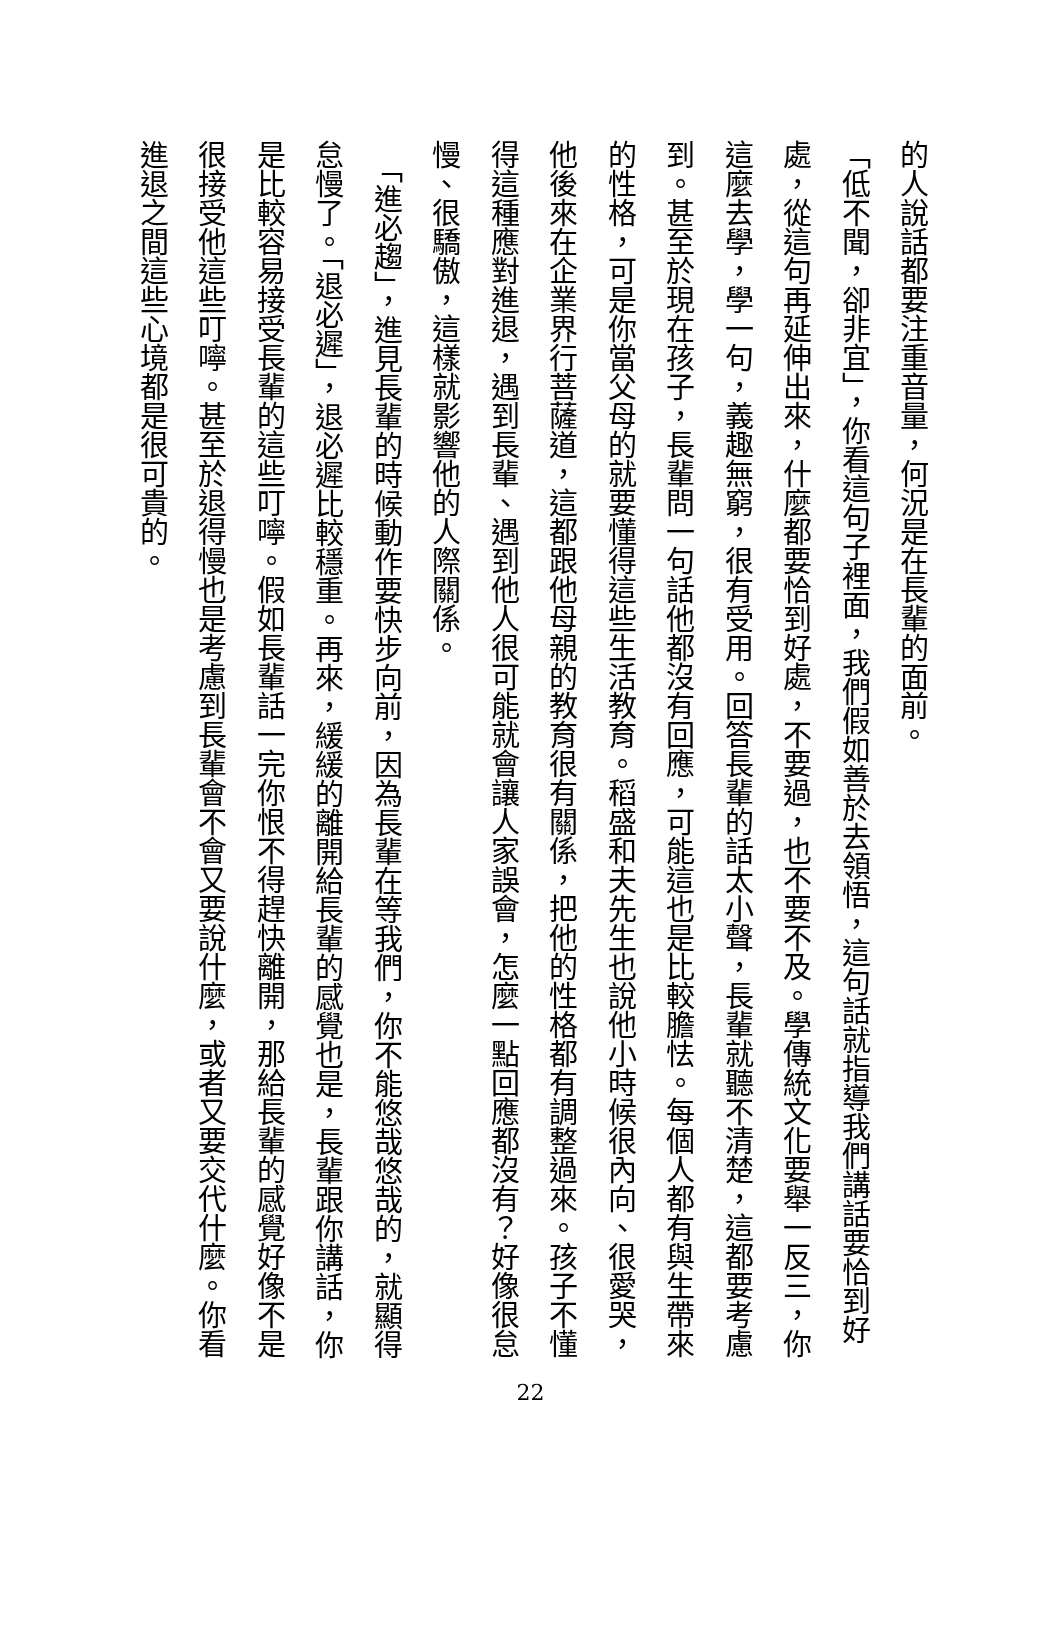的人說話都要注重音量，何況是在長輩的面前。
「低不聞，卻非宜」，你看這句子裡面，我們假如善於去領悟，這句話就指導我們講話要恰到好處，從這句再延伸出來，什麼都要恰到好處，不要過，也不要不及。學傳統文化要舉一反三，你這麼去學，學一句，義趣無窮，很有受用。回答長輩的話太小聲，長輩就聽不清楚，這都要考慮到。甚至於現在孩子，長輩問一句話他都沒有回應，可能這也是比較膽怯。每個人都有與生帶來的性格，可是你當父母的就要懂得這些生活教育。稻盛和夫先生也說他小時候很內向、很愛哭，他後來在企業界行菩薩道，這都跟他母親的教育很有關係，把他的性格都有調整過來。孩子不懂得這種應對進退，遇到長輩、遇到他人很可能就會讓人家誤會，怎麼一點回應都沒有？好像很怠慢、很驕傲，這樣就影響他的人際關係。
　「進必趨」，進見長輩的時候動作要快步向前，因為長輩在等我們，你不能悠哉悠哉的，就顯得怠慢了。「退必遲」，退必遲比較穩重。再來，緩緩的離開給長輩的感覺也是，長輩跟你講話，你是比較容易接受長輩的這些叮嚀。假如長輩話一完你恨不得趕快離開，那給長輩的感覺好像不是很接受他這些叮嚀。甚至於退得慢也是考慮到長輩會不會又要說什麼，或者又要交代什麼。你看進退之間這些心境都是很可貴的。
22